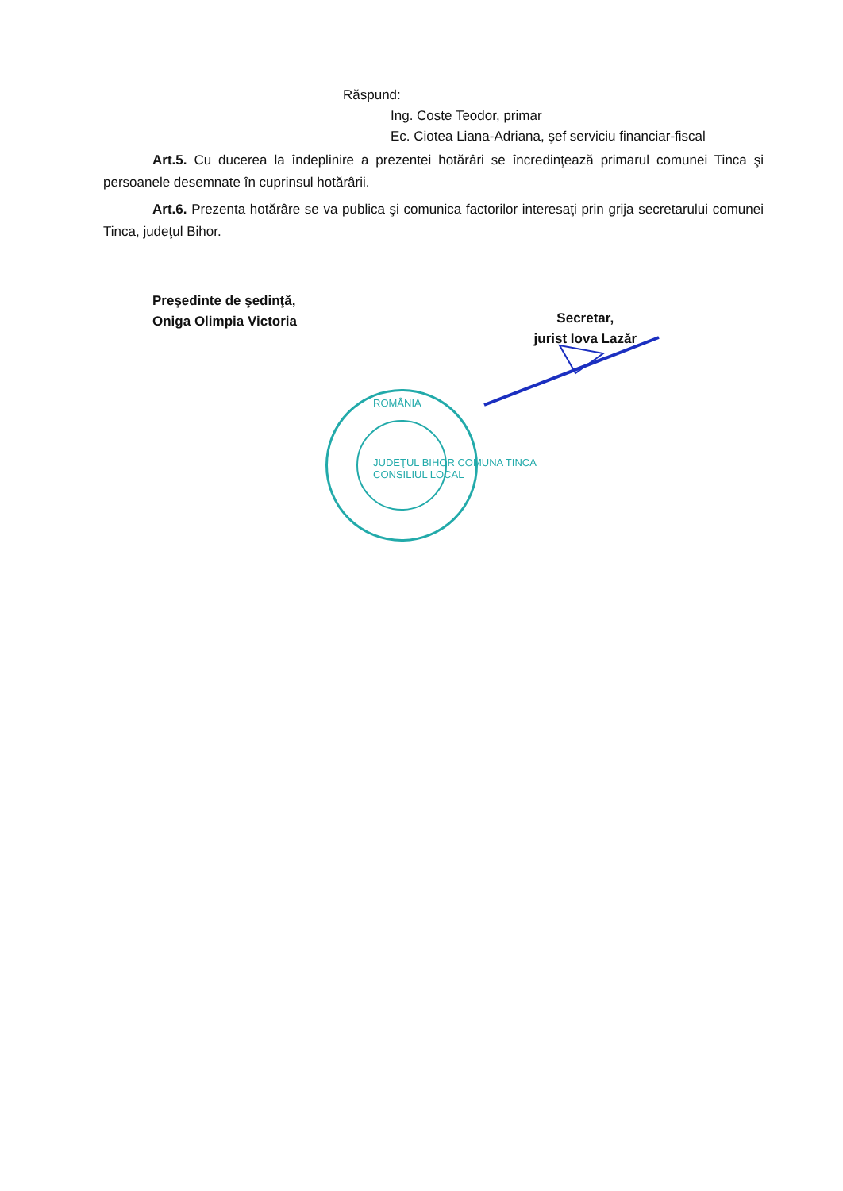Răspund:
Ing. Coste Teodor, primar
Ec. Ciotea Liana-Adriana, şef serviciu financiar-fiscal
Art.5. Cu ducerea la îndeplinire a prezentei hotărâri se încredinţează primarul comunei Tinca şi persoanele desemnate în cuprinsul hotărârii.
Art.6. Prezenta hotărâre se va publica şi comunica factorilor interesaţi prin grija secretarului comunei Tinca, judeţul Bihor.
Preşedinte de şedinţă,
Oniga Olimpia Victoria
Secretar,
jurist Iova Lazăr
ROMÂNIA
JUDEŢUL BIHOR COMUNA TINCA
CONSILIUL LOCAL